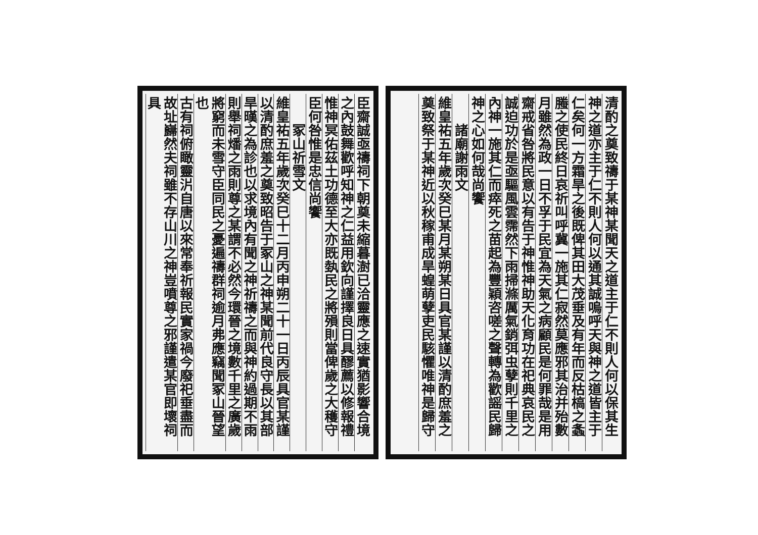清酌之奠致禱于某神某聞天之道主于仁不則人何以保其生
神之道亦主于仁不則人何以通其誠嗚呼天與神之道皆主于
仁矣何一方霜旱之後既俾其田大茂垂及有年而反枯槁之螽
螣之使民終日哀祈叫呼冀一施其仁寂然莫應邪其治并殆數
月雖然為政一日不孚于民宜為天氣之病顧民是何罪哉是用
齋戒省咎將民意以有告于神惟神助天化育功在祀典哀民之
誠迫功於是亟驅風雲霈然下雨掃滌厲氣銷弭虫孽則千里之
內神一施其仁而瘁死之苗起為豐穎咨嗟之聲轉為歡謡民歸
神之心如何哉尚饗
　　諸廟謝雨文
維皇祐五年歲次癸巳某月某朔某日具官某謹以清酌庶羞之
奠致祭于某神近以秋稼甫成旱蝗萌孽吏民駭懼唯神是歸守
臣齋誠亟禱祠下朝奠未縮暮澍已洽靈應之速實猶影響合境
之內鼓舞歡呼知神之仁益用欽向謹擇良日具醪薦以修報禮
惟神冥佑茲土功德至大亦既埶民之將殞則當俾歲之大穫守
臣何咎惟是忠信尚饗
　　冢山祈雪文
維皇祐五年歲次癸巳十二月丙申朔二十一日丙辰具官某謹
以清酌庶羞之奠致昭告于冢山之神某聞前代良守長以其部
旱暵之為診也以求境內有聞之神祈禱之而與神約過期不雨
則舉祠燔之雨則尊之某謂不必然今環晉之境數千里之廣歲
將窮而未雪守臣同民之憂遍禱群祠逾月弗應竊聞冢山晉望也
古有祠俯瞰靈沜自唐以來常奉祈報民實家禍今廢祀垂盡而
故址巋然夫祠雖不存山川之神豈噴尊之邪謹遣某官即壞祠具